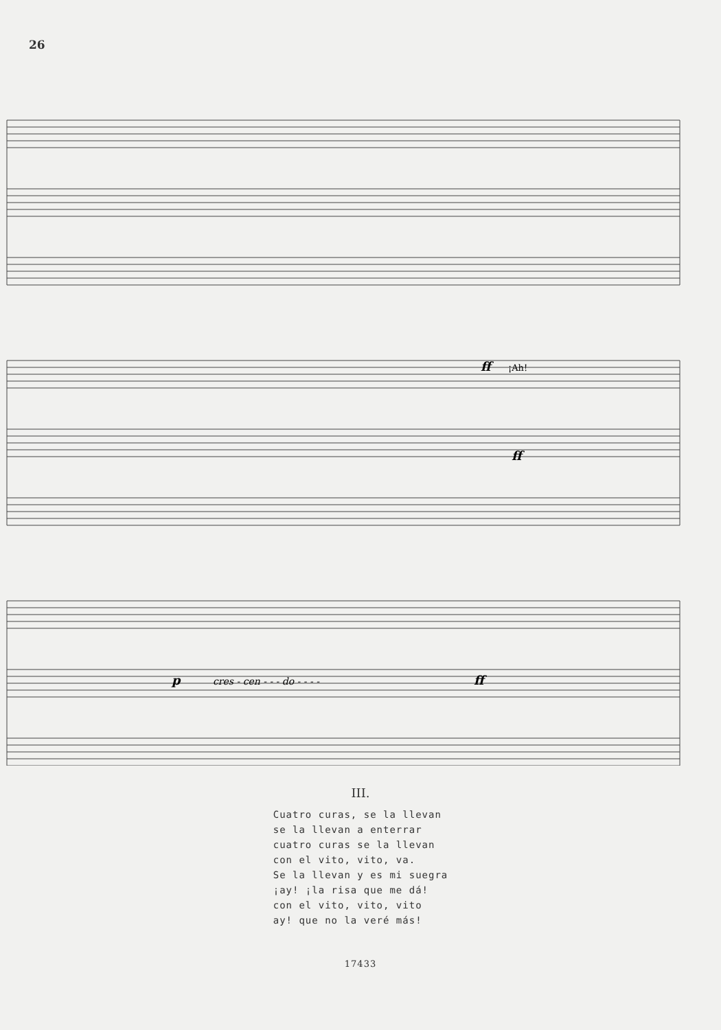26
¡Ah!
ff
ff
p
cres - cen - - - do - - - -
ff
III.
Cuatro curas, se la llevan
se la llevan a enterrar
cuatro curas se la llevan
con el vito, vito, va.
Se la llevan y es mi suegra
¡ay! ¡la risa que me dá!
con el vito, vito, vito
ay! que no la veré más!
17433